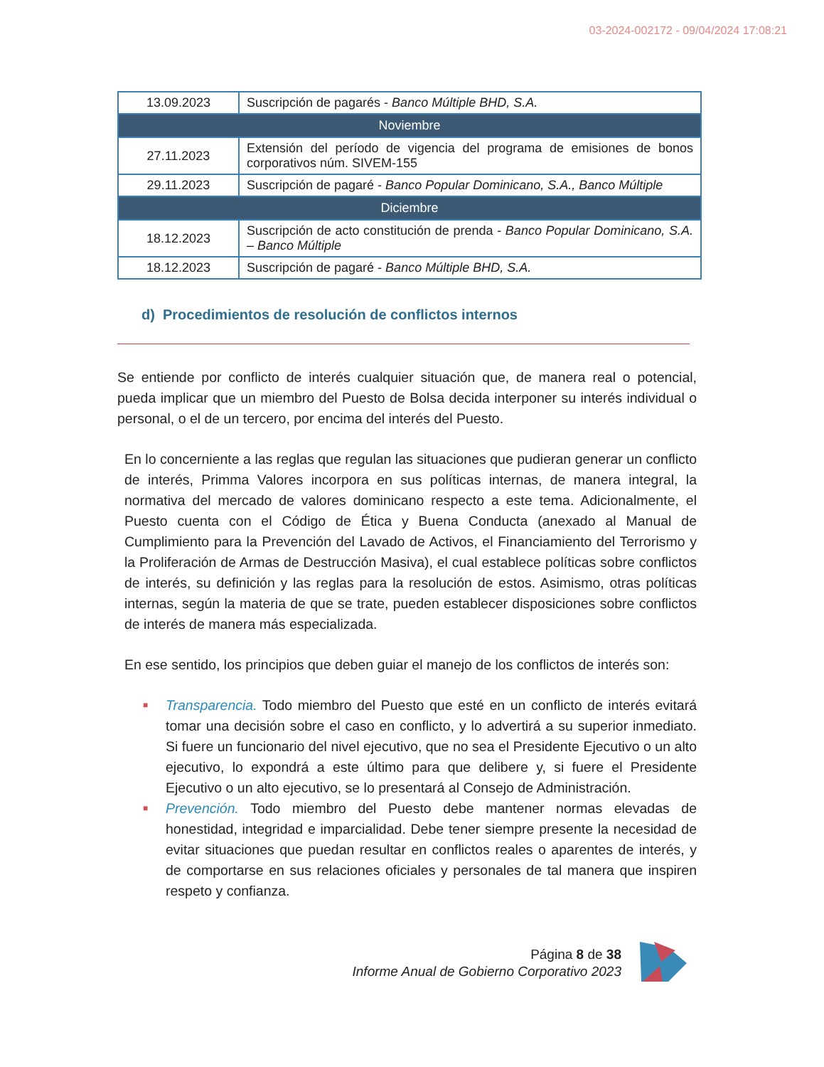03-2024-002172 - 09/04/2024 17:08:21
| 13.09.2023 | Suscripción de pagarés - Banco Múltiple BHD, S.A. |
| Noviembre | |
| 27.11.2023 | Extensión del período de vigencia del programa de emisiones de bonos corporativos núm. SIVEM-155 |
| 29.11.2023 | Suscripción de pagaré - Banco Popular Dominicano, S.A., Banco Múltiple |
| Diciembre | |
| 18.12.2023 | Suscripción de acto constitución de prenda - Banco Popular Dominicano, S.A. – Banco Múltiple |
| 18.12.2023 | Suscripción de pagaré - Banco Múltiple BHD, S.A. |
d) Procedimientos de resolución de conflictos internos
Se entiende por conflicto de interés cualquier situación que, de manera real o potencial, pueda implicar que un miembro del Puesto de Bolsa decida interponer su interés individual o personal, o el de un tercero, por encima del interés del Puesto.
En lo concerniente a las reglas que regulan las situaciones que pudieran generar un conflicto de interés, Primma Valores incorpora en sus políticas internas, de manera integral, la normativa del mercado de valores dominicano respecto a este tema. Adicionalmente, el Puesto cuenta con el Código de Ética y Buena Conducta (anexado al Manual de Cumplimiento para la Prevención del Lavado de Activos, el Financiamiento del Terrorismo y la Proliferación de Armas de Destrucción Masiva), el cual establece políticas sobre conflictos de interés, su definición y las reglas para la resolución de estos. Asimismo, otras políticas internas, según la materia de que se trate, pueden establecer disposiciones sobre conflictos de interés de manera más especializada.
En ese sentido, los principios que deben guiar el manejo de los conflictos de interés son:
■ Transparencia. Todo miembro del Puesto que esté en un conflicto de interés evitará tomar una decisión sobre el caso en conflicto, y lo advertirá a su superior inmediato. Si fuere un funcionario del nivel ejecutivo, que no sea el Presidente Ejecutivo o un alto ejecutivo, lo expondrá a este último para que delibere y, si fuere el Presidente Ejecutivo o un alto ejecutivo, se lo presentará al Consejo de Administración.
■ Prevención. Todo miembro del Puesto debe mantener normas elevadas de honestidad, integridad e imparcialidad. Debe tener siempre presente la necesidad de evitar situaciones que puedan resultar en conflictos reales o aparentes de interés, y de comportarse en sus relaciones oficiales y personales de tal manera que inspiren respeto y confianza.
Página 8 de 38
Informe Anual de Gobierno Corporativo 2023